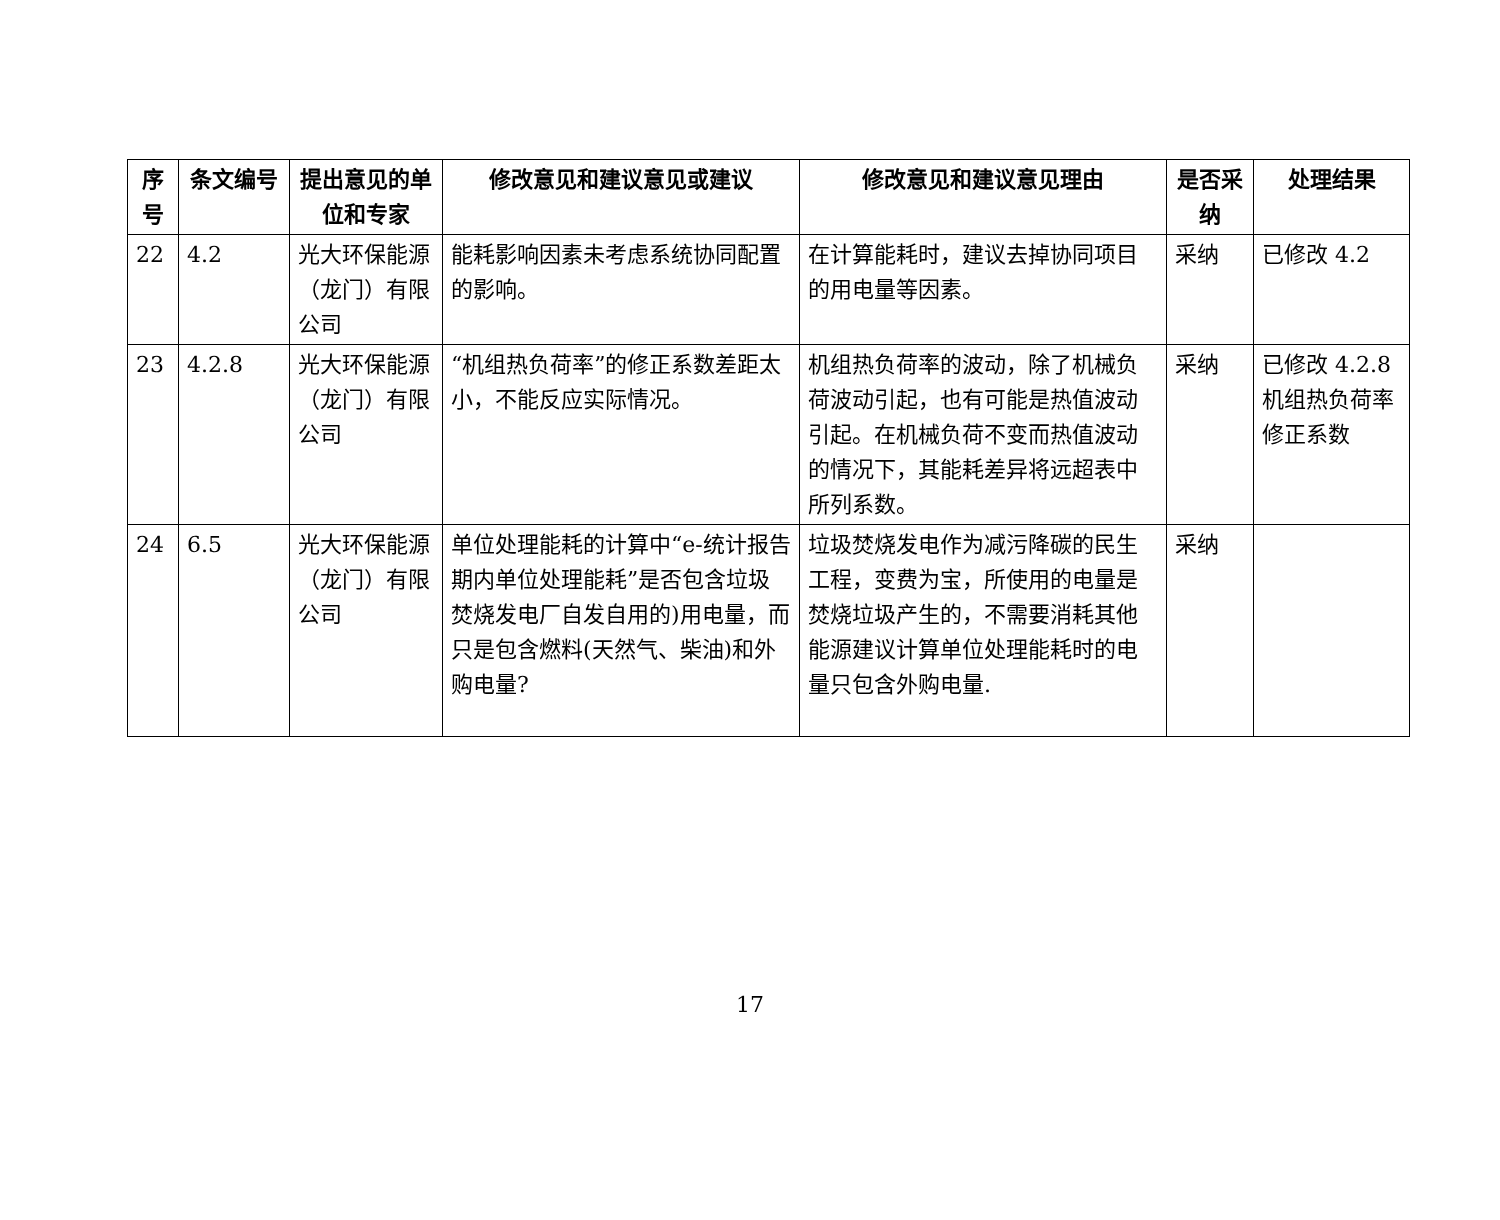| 序号 | 条文编号 | 提出意见的单位和专家 | 修改意见和建议意见或建议 | 修改意见和建议意见理由 | 是否采纳 | 处理结果 |
| --- | --- | --- | --- | --- | --- | --- |
| 22 | 4.2 | 光大环保能源（龙门）有限公司 | 能耗影响因素未考虑系统协同配置的影响。 | 在计算能耗时，建议去掉协同项目的用电量等因素。 | 采纳 | 已修改 4.2 |
| 23 | 4.2.8 | 光大环保能源（龙门）有限公司 | “机组热负荷率”的修正系数差距太小，不能反应实际情况。 | 机组热负荷率的波动，除了机械负荷波动引起，也有可能是热值波动引起。在机械负荷不变而热值波动的情况下，其能耗差异将远超表中所列系数。 | 采纳 | 已修改 4.2.8 机组热负荷率修正系数 |
| 24 | 6.5 | 光大环保能源（龙门）有限公司 | 单位处理能耗的计算中“e-统计报告期内单位处理能耗”是否包含垃圾焚烧发电厂自发自用的)用电量，而只是包含燃料(天然气、柴油)和外购电量? | 垃圾焚烧发电作为减污降碳的民生工程，变费为宝，所使用的电量是焚烧垃圾产生的，不需要消耗其他能源建议计算单位处理能耗时的电量只包含外购电量. | 采纳 | |
17